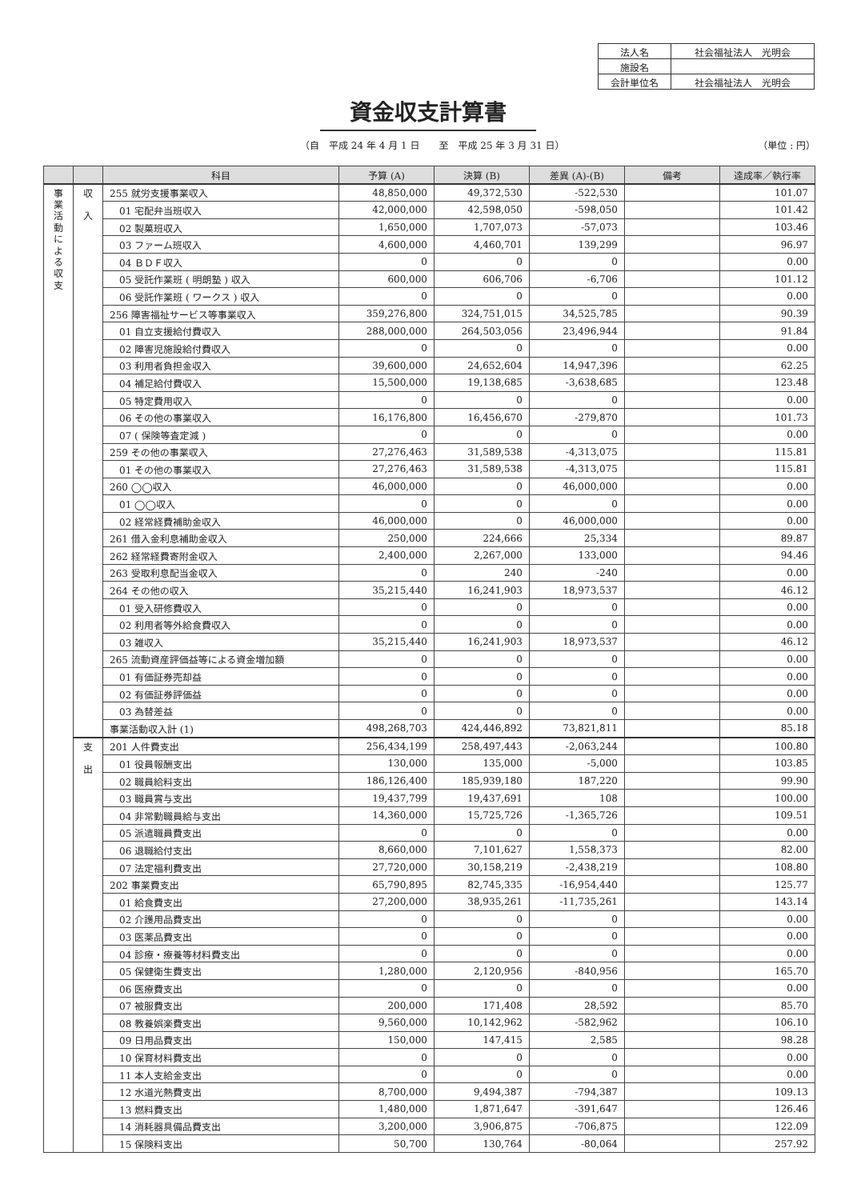| 法人名 | 社会福祉法人 光明会 |
| 施設名 | |
| 会計単位名 | 社会福祉法人 光明会 |
資金収支計算書
（自　平成 24 年 4 月 1 日　　至　平成 25 年 3 月 31 日）
（単位 : 円）
| | | 科目 | 予算 (A) | 決算 (B) | 差異 (A)-(B) | 備考 | 達成率／執行率 |
| --- | --- | --- | --- | --- | --- | --- | --- |
| 事 業 活 動 に よ る 収 支 | 収 入 | 255 就労支援事業収入 | 48,850,000 | 49,372,530 | -522,530 | | 101.07 |
| | | 01 宅配弁当班収入 | 42,000,000 | 42,598,050 | -598,050 | | 101.42 |
| | | 02 製菓班収入 | 1,650,000 | 1,707,073 | -57,073 | | 103.46 |
| | | 03 ファーム班収入 | 4,600,000 | 4,460,701 | 139,299 | | 96.97 |
| | | 04 ＢＤＦ収入 | 0 | 0 | 0 | | 0.00 |
| | | 05 受託作業班 ( 明朗塾 ) 収入 | 600,000 | 606,706 | -6,706 | | 101.12 |
| | | 06 受託作業班 ( ワークス ) 収入 | 0 | 0 | 0 | | 0.00 |
| | | 256 障害福祉サービス等事業収入 | 359,276,800 | 324,751,015 | 34,525,785 | | 90.39 |
| | | 01 自立支援給付費収入 | 288,000,000 | 264,503,056 | 23,496,944 | | 91.84 |
| | | 02 障害児施設給付費収入 | 0 | 0 | 0 | | 0.00 |
| | | 03 利用者負担金収入 | 39,600,000 | 24,652,604 | 14,947,396 | | 62.25 |
| | | 04 補足給付費収入 | 15,500,000 | 19,138,685 | -3,638,685 | | 123.48 |
| | | 05 特定費用収入 | 0 | 0 | 0 | | 0.00 |
| | | 06 その他の事業収入 | 16,176,800 | 16,456,670 | -279,870 | | 101.73 |
| | | 07 ( 保険等査定減 ) | 0 | 0 | 0 | | 0.00 |
| | | 259 その他の事業収入 | 27,276,463 | 31,589,538 | -4,313,075 | | 115.81 |
| | | 01 その他の事業収入 | 27,276,463 | 31,589,538 | -4,313,075 | | 115.81 |
| | | 260 ◯◯収入 | 46,000,000 | 0 | 46,000,000 | | 0.00 |
| | | 01 ◯◯収入 | 0 | 0 | 0 | | 0.00 |
| | | 02 経常経費補助金収入 | 46,000,000 | 0 | 46,000,000 | | 0.00 |
| | | 261 借入金利息補助金収入 | 250,000 | 224,666 | 25,334 | | 89.87 |
| | | 262 経常経費寄附金収入 | 2,400,000 | 2,267,000 | 133,000 | | 94.46 |
| | | 263 受取利息配当金収入 | 0 | 240 | -240 | | 0.00 |
| | | 264 その他の収入 | 35,215,440 | 16,241,903 | 18,973,537 | | 46.12 |
| | | 01 受入研修費収入 | 0 | 0 | 0 | | 0.00 |
| | | 02 利用者等外給食費収入 | 0 | 0 | 0 | | 0.00 |
| | | 03 雑収入 | 35,215,440 | 16,241,903 | 18,973,537 | | 46.12 |
| | | 265 流動資産評価益等による資金増加額 | 0 | 0 | 0 | | 0.00 |
| | | 01 有価証券売却益 | 0 | 0 | 0 | | 0.00 |
| | | 02 有価証券評価益 | 0 | 0 | 0 | | 0.00 |
| | | 03 為替差益 | 0 | 0 | 0 | | 0.00 |
| | | 事業活動収入計 (1) | 498,268,703 | 424,446,892 | 73,821,811 | | 85.18 |
| | 支 出 | 201 人件費支出 | 256,434,199 | 258,497,443 | -2,063,244 | | 100.80 |
| | | 01 役員報酬支出 | 130,000 | 135,000 | -5,000 | | 103.85 |
| | | 02 職員給料支出 | 186,126,400 | 185,939,180 | 187,220 | | 99.90 |
| | | 03 職員賞与支出 | 19,437,799 | 19,437,691 | 108 | | 100.00 |
| | | 04 非常勤職員給与支出 | 14,360,000 | 15,725,726 | -1,365,726 | | 109.51 |
| | | 05 派遣職員費支出 | 0 | 0 | 0 | | 0.00 |
| | | 06 退職給付支出 | 8,660,000 | 7,101,627 | 1,558,373 | | 82.00 |
| | | 07 法定福利費支出 | 27,720,000 | 30,158,219 | -2,438,219 | | 108.80 |
| | | 202 事業費支出 | 65,790,895 | 82,745,335 | -16,954,440 | | 125.77 |
| | | 01 給食費支出 | 27,200,000 | 38,935,261 | -11,735,261 | | 143.14 |
| | | 02 介護用品費支出 | 0 | 0 | 0 | | 0.00 |
| | | 03 医薬品費支出 | 0 | 0 | 0 | | 0.00 |
| | | 04 診療・療養等材料費支出 | 0 | 0 | 0 | | 0.00 |
| | | 05 保健衛生費支出 | 1,280,000 | 2,120,956 | -840,956 | | 165.70 |
| | | 06 医療費支出 | 0 | 0 | 0 | | 0.00 |
| | | 07 被服費支出 | 200,000 | 171,408 | 28,592 | | 85.70 |
| | | 08 教養娯楽費支出 | 9,560,000 | 10,142,962 | -582,962 | | 106.10 |
| | | 09 日用品費支出 | 150,000 | 147,415 | 2,585 | | 98.28 |
| | | 10 保育材料費支出 | 0 | 0 | 0 | | 0.00 |
| | | 11 本人支給金支出 | 0 | 0 | 0 | | 0.00 |
| | | 12 水道光熱費支出 | 8,700,000 | 9,494,387 | -794,387 | | 109.13 |
| | | 13 燃料費支出 | 1,480,000 | 1,871,647 | -391,647 | | 126.46 |
| | | 14 消耗器具備品費支出 | 3,200,000 | 3,906,875 | -706,875 | | 122.09 |
| | | 15 保険料支出 | 50,700 | 130,764 | -80,064 | | 257.92 |